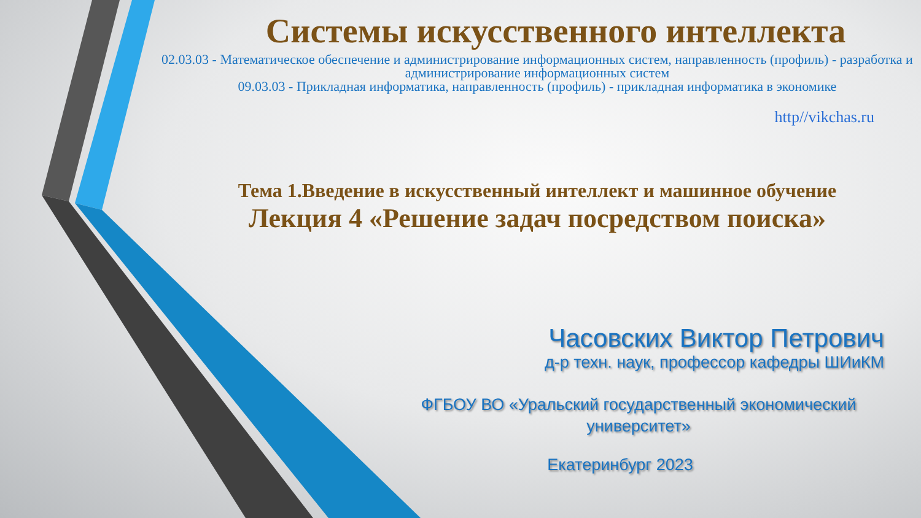Системы искусственного интеллекта
02.03.03 - Математическое обеспечение и администрирование информационных систем, направленность (профиль) - разработка и администрирование информационных систем
09.03.03 - Прикладная информатика, направленность (профиль) - прикладная информатика в экономике
http//vikchas.ru
Тема 1.Введение в искусственный интеллект и машинное обучение
Лекция 4 «Решение задач посредством поиска»
Часовских Виктор Петрович
д-р техн. наук, профессор кафедры ШИиКМ
ФГБОУ ВО «Уральский государственный экономический университет»
Екатеринбург 2023